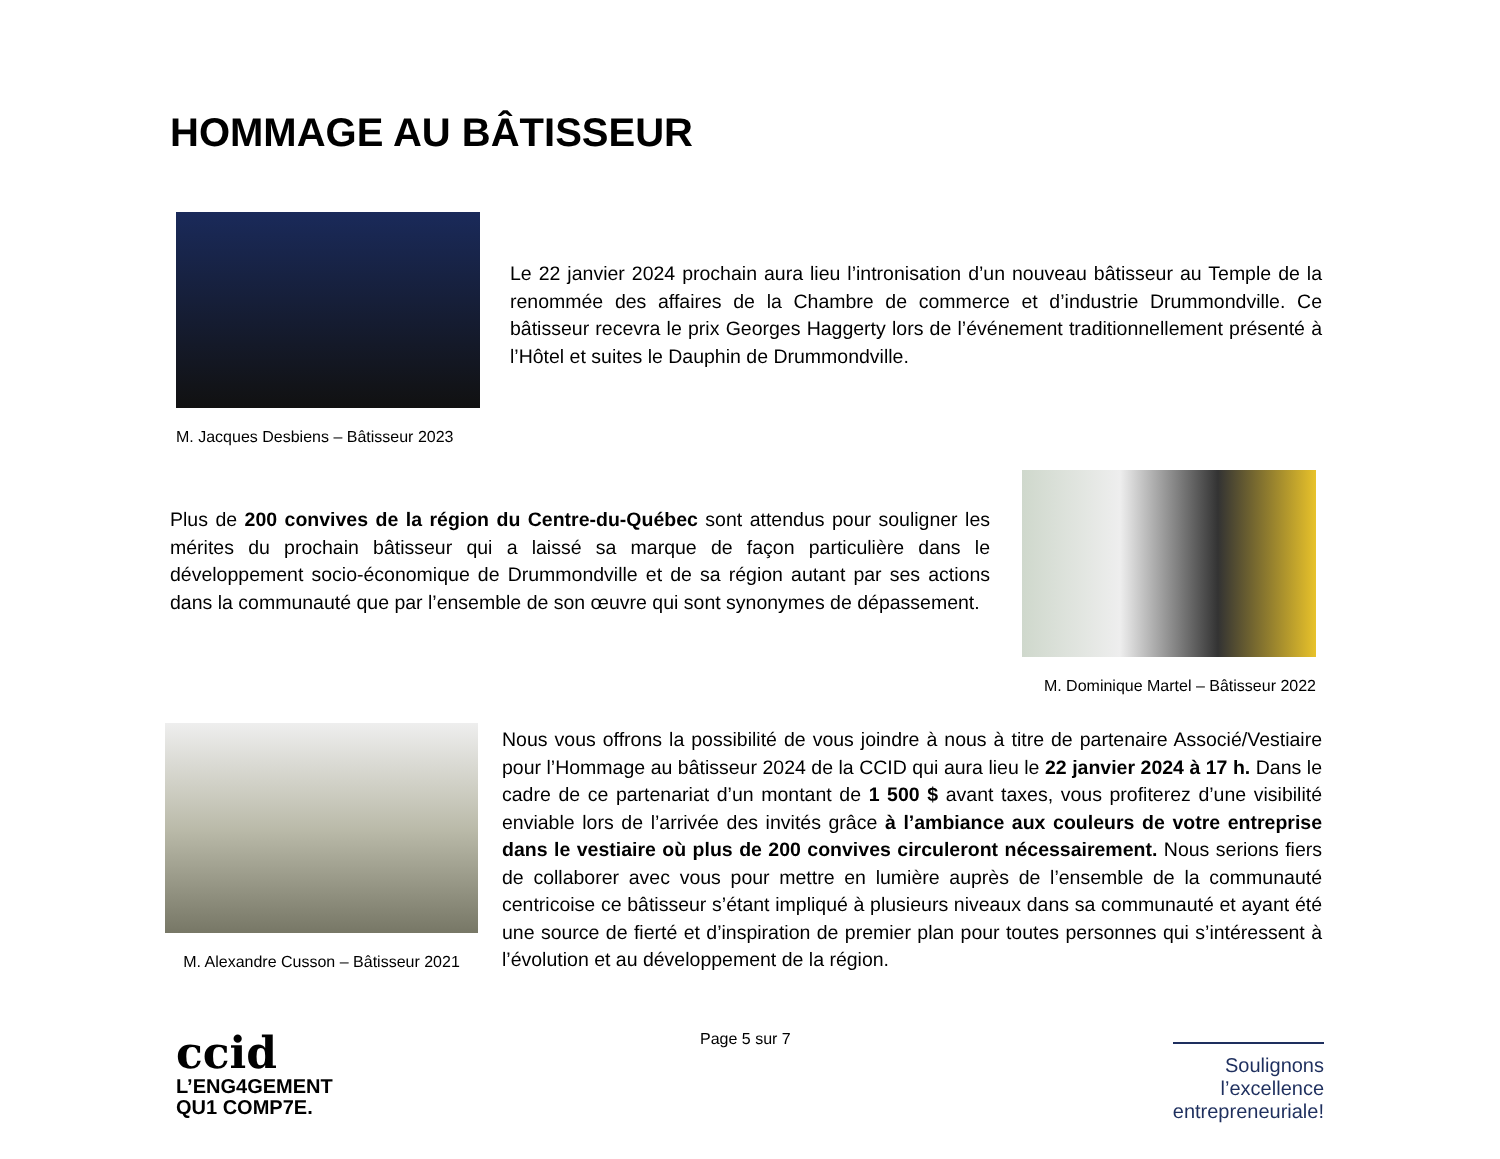HOMMAGE AU BÂTISSEUR
M. Jacques Desbiens – Bâtisseur 2023
Le 22 janvier 2024 prochain aura lieu l’intronisation d’un nouveau bâtisseur au Temple de la renommée des affaires de la Chambre de commerce et d’industrie Drummondville. Ce bâtisseur recevra le prix Georges Haggerty lors de l’événement traditionnellement présenté à l’Hôtel et suites le Dauphin de Drummondville.
Plus de 200 convives de la région du Centre-du-Québec sont attendus pour souligner les mérites du prochain bâtisseur qui a laissé sa marque de façon particulière dans le développement socio-économique de Drummondville et de sa région autant par ses actions dans la communauté que par l’ensemble de son œuvre qui sont synonymes de dépassement.
M. Dominique Martel – Bâtisseur 2022
M. Alexandre Cusson – Bâtisseur 2021
Nous vous offrons la possibilité de vous joindre à nous à titre de partenaire Associé/Vestiaire pour l’Hommage au bâtisseur 2024 de la CCID qui aura lieu le 22 janvier 2024 à 17 h. Dans le cadre de ce partenariat d’un montant de 1 500 $ avant taxes, vous profiterez d’une visibilité enviable lors de l’arrivée des invités grâce à l’ambiance aux couleurs de votre entreprise dans le vestiaire où plus de 200 convives circuleront nécessairement. Nous serions fiers de collaborer avec vous pour mettre en lumière auprès de l’ensemble de la communauté centricoise ce bâtisseur s’étant impliqué à plusieurs niveaux dans sa communauté et ayant été une source de fierté et d’inspiration de premier plan pour toutes personnes qui s’intéressent à l’évolution et au développement de la région.
Page 5 sur 7
ccid
L’ENG4GEMENT
QU1 COMP7E.
Soulignons
l’excellence
entrepreneuriale!